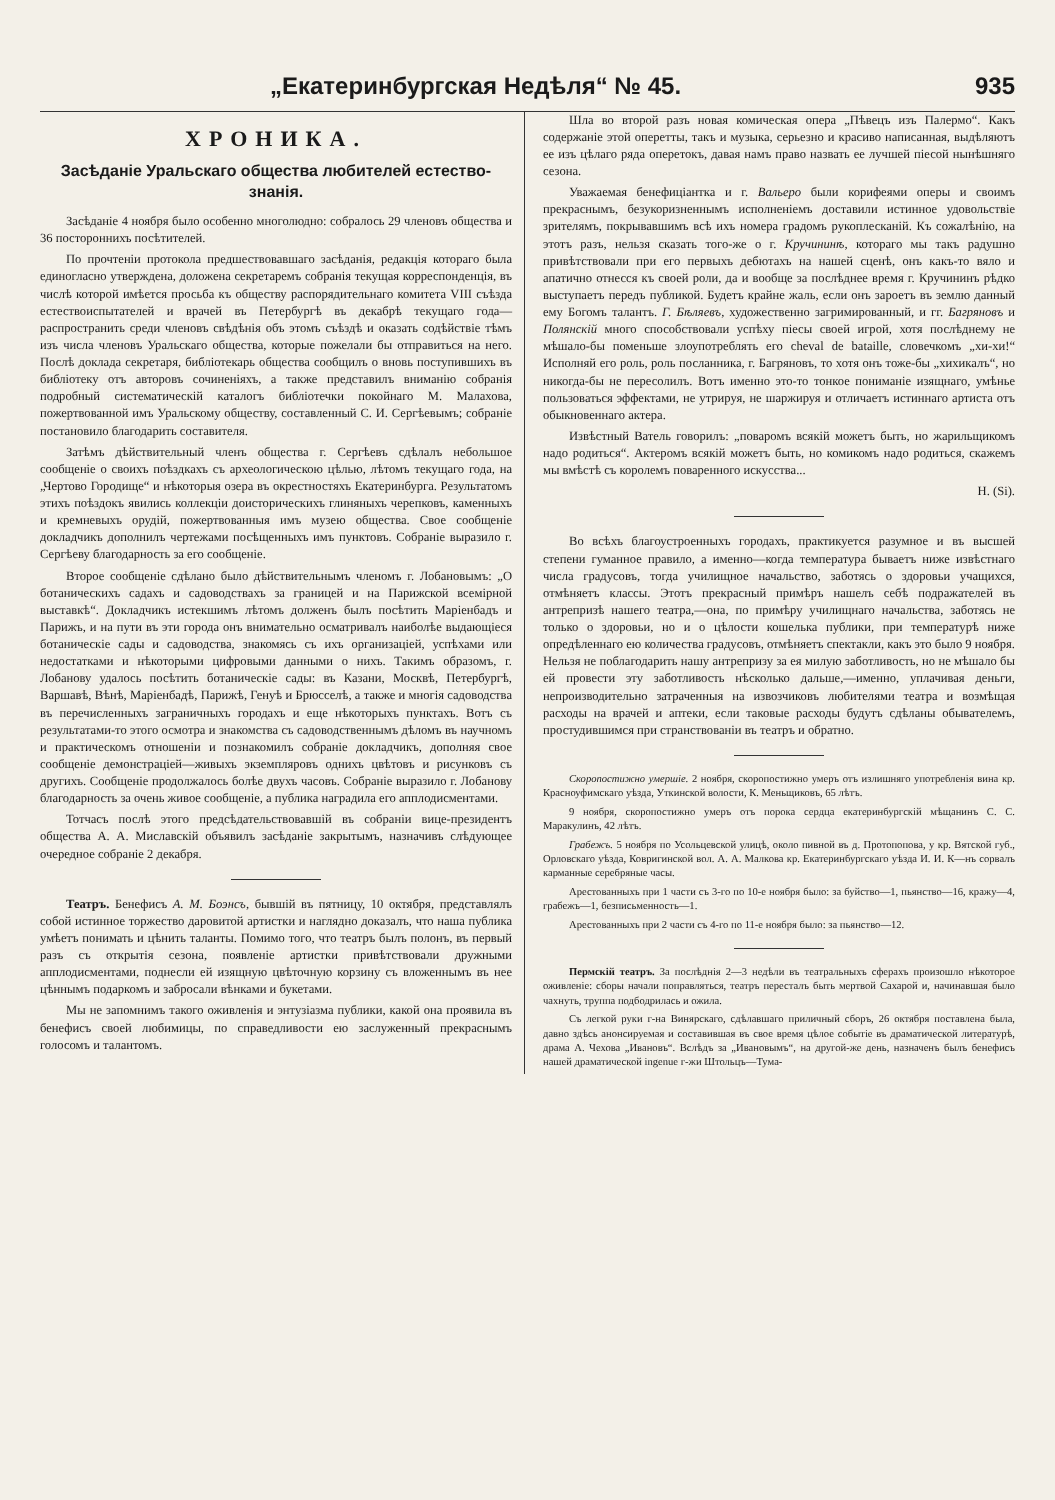„Екатеринбургская Недѣля“ № 45. 935
ХРОНИКА.
Засѣданіе Уральскаго общества любителей естество-знанія.
Засѣданіе 4 ноября было особенно многолюдно: собралось 29 членовъ общества и 36 постороннихъ посѣтителей.
По прочтеніи протокола предшествовавшаго засѣданія, редакція котораго была единогласно утверждена, доложена секретаремъ собранія текущая корреспонденція, въ числѣ которой имѣется просьба къ обществу распорядительнаго комитета VIII съѣзда естествоиспытателей и врачей въ Петербургѣ въ декабрѣ текущаго года—распространить среди членовъ свѣдѣнія объ этомъ съѣздѣ и оказать содѣйствіе тѣмъ изъ числа членовъ Уральскаго общества, которые пожелали бы отправиться на него. Послѣ доклада секретаря, библіотекарь общества сообщилъ о вновь поступившихъ въ библіотеку отъ авторовъ сочиненіяхъ, а также представилъ вниманію собранія подробный систематическій каталогъ библіотечки покойнаго М. Малахова, пожертвованной имъ Уральскому обществу, составленный С. И. Сергѣевымъ; собраніе постановило благодарить составителя.
Затѣмъ дѣйствительный членъ общества г. Сергѣевъ сдѣлалъ небольшое сообщеніе о своихъ поѣздкахъ съ археологическою цѣлью, лѣтомъ текущаго года, на „Чертово Городище“ и нѣкоторыя озера въ окрестностяхъ Екатеринбурга. Результатомъ этихъ поѣздокъ явились коллекціи доисторическихъ глиняныхъ черепковъ, каменныхъ и кремневыхъ орудій, пожертвованныя имъ музею общества. Свое сообщеніе докладчикъ дополнилъ чертежами посѣщенныхъ имъ пунктовъ. Собраніе выразило г. Сергѣеву благодарность за его сообщеніе.
Второе сообщеніе сдѣлано было дѣйствительнымъ членомъ г. Лобановымъ: „О ботаническихъ садахъ и садоводствахъ за границей и на Парижской всемірной выставкѣ“. Докладчикъ истекшимъ лѣтомъ долженъ былъ посѣтить Маріенбадъ и Парижъ, и на пути въ эти города онъ внимательно осматривалъ наиболѣе выдающіеся ботаническіе сады и садоводства, знакомясь съ ихъ организаціей, успѣхами или недостатками и нѣкоторыми цифровыми данными о нихъ. Такимъ образомъ, г. Лобанову удалось посѣтить ботаническіе сады: въ Казани, Москвѣ, Петербургѣ, Варшавѣ, Вѣнѣ, Маріенбадѣ, Парижѣ, Генуѣ и Брюсселѣ, а также и многія садоводства въ перечисленныхъ заграничныхъ городахъ и еще нѣкоторыхъ пунктахъ. Вотъ съ результатами-то этого осмотра и знакомства съ садоводственнымъ дѣломъ въ научномъ и практическомъ отношеніи и познакомилъ собраніе докладчикъ, дополняя свое сообщеніе демонстраціей—живыхъ экземпляровъ однихъ цвѣтовъ и рисунковъ съ другихъ. Сообщеніе продолжалось болѣе двухъ часовъ. Собраніе выразило г. Лобанову благодарность за очень живое сообщеніе, а публика наградила его апплодисментами.
Тотчасъ послѣ этого предсѣдательствовавшій въ собраніи вице-президентъ общества А. А. Миславскій объявилъ засѣданіе закрытымъ, назначивъ слѣдующее очередное собраніе 2 декабря.
Театръ. Бенефисъ А. М. Боэнсъ, бывшій въ пятницу, 10 октября, представлялъ собой истинное торжество даровитой артистки и наглядно доказалъ, что наша публика умѣетъ понимать и цѣнить таланты. Помимо того, что театръ былъ полонъ, въ первый разъ съ открытія сезона, появленіе артистки привѣтствовали дружными апплодисментами, поднесли ей изящную цвѣточную корзину съ вложеннымъ въ нее цѣннымъ подаркомъ и забросали вѣнками и букетами.
Мы не запомнимъ такого оживленія и энтузіазма публики, какой она проявила въ бенефисъ своей любимицы, по справедливости ею заслуженный прекраснымъ голосомъ и талантомъ.
Шла во второй разъ новая комическая опера „Пѣвецъ изъ Палермо“. Какъ содержаніе этой оперетты, такъ и музыка, серьезно и красиво написанная, выдѣляютъ ее изъ цѣлаго ряда оперетокъ, давая намъ право назвать ее лучшей піесой нынѣшняго сезона.
Уважаемая бенефиціантка и г. Вальеро были корифеями оперы и своимъ прекраснымъ, безукоризненнымъ исполненіемъ доставили истинное удовольствіе зрителямъ, покрывавшимъ всѣ ихъ номера градомъ рукоплесканій. Къ сожалѣнію, на этотъ разъ, нельзя сказать того-же о г. Кручининѣ, котораго мы такъ радушно привѣтствовали при его первыхъ дебютахъ на нашей сценѣ, онъ какъ-то вяло и апатично отнесся къ своей роли, да и вообще за послѣднее время г. Кручининъ рѣдко выступаетъ передъ публикой. Будетъ крайне жаль, если онъ зароетъ въ землю данный ему Богомъ талантъ. Г. Бѣляевъ, художественно загримированный, и гг. Багряновъ и Полянскій много способствовали успѣху піесы своей игрой, хотя послѣднему не мѣшало-бы поменьше злоупотреблять его cheval de bataille, словечкомъ „хи-хи!“ Исполняй его роль, роль посланника, г. Багряновъ, то хотя онъ тоже-бы „хихикалъ“, но никогда-бы не пересолилъ. Вотъ именно это-то тонкое пониманіе изящнаго, умѣнье пользоваться эффектами, не утрируя, не шаржируя и отличаетъ истиннаго артиста отъ обыкновеннаго актера.
Извѣстный Ватель говорилъ: „поваромъ всякій можетъ быть, но жарильщикомъ надо родиться“. Актеромъ всякій можетъ быть, но комикомъ надо родиться, скажемъ мы вмѣстѣ съ королемъ поваренного искусства...
Н. (Si).
Во всѣхъ благоустроенныхъ городахъ, практикуется разумное и въ высшей степени гуманное правило, а именно—когда температура бываетъ ниже извѣстнаго числа градусовъ, тогда училищное начальство, заботясь о здоровьи учащихся, отмѣняетъ классы. Этотъ прекрасный примѣръ нашелъ себѣ подражателей въ антрепризѣ нашего театра,—она, по примѣру училищнаго начальства, заботясь не только о здоровьи, но и о цѣлости кошелька публики, при температурѣ ниже опредѣленнаго ею количества градусовъ, отмѣняетъ спектакли, какъ это было 9 ноября. Нельзя не поблагодарить нашу антрепризу за ея милую заботливость, но не мѣшало бы ей провести эту заботливость нѣсколько дальше,—именно, уплачивая деньги, непроизводительно затраченныя на извозчиковъ любителями театра и возмѣщая расходы на врачей и аптеки, если таковые расходы будутъ сдѣланы обывателемъ, простудившимся при странствованіи въ театръ и обратно.
Скоропостижно умершіе. 2 ноября, скоропостижно умеръ отъ излишняго употребленія вина кр. Красноуфимскаго уѣзда, Уткинской волости, К. Меньщиковъ, 65 лѣтъ.
9 ноября, скоропостижно умеръ отъ порока сердца екатеринбургскій мѣщанинъ С. С. Маракулинъ, 42 лѣтъ.
Грабежъ. 5 ноября по Усольцевской улицѣ, около пивной въ д. Протопопова, у кр. Вятской губ., Орловскаго уѣзда, Ковригинской вол. А. А. Малкова кр. Екатеринбургскаго уѣзда И. И. К—нъ сорвалъ карманные серебряные часы.
Арестованныхъ при 1 части съ 3-го по 10-е ноября было: за буйство—1, пьянство—16, кражу—4, грабежъ—1, безписьменность—1.
Арестованныхъ при 2 части съ 4-го по 11-е ноября было: за пьянство—12.
Пермскій театръ. За послѣднія 2—3 недѣли въ театральныхъ сферахъ произошло нѣкоторое оживленіе: сборы начали поправляться, театръ пересталъ быть мертвой Сахарой и, начинавшая было чахнуть, труппа подбодрилась и ожила.
Съ легкой руки г-на Винярскаго, сдѣлавшаго приличный сборъ, 26 октября поставлена была, давно здѣсь анонсируемая и составившая въ свое время цѣлое событіе въ драматической литературѣ, драма А. Чехова „Ивановъ“. Вслѣдъ за „Ивановымъ“, на другой-же день, назначенъ былъ бенефисъ нашей драматической ingenue г-жи Штольцъ—Тума-